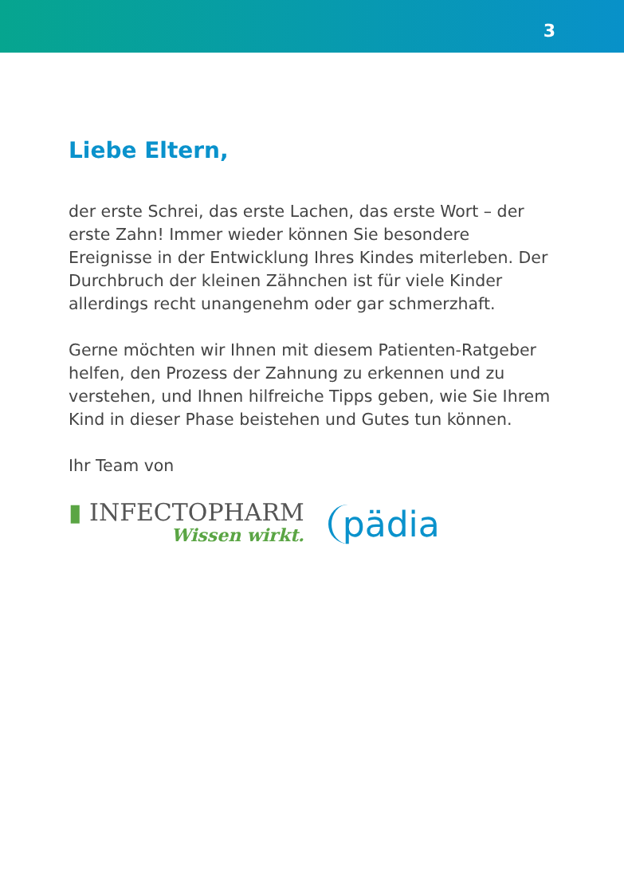3
Liebe Eltern,
der erste Schrei, das erste Lachen, das erste Wort – der erste Zahn! Immer wieder können Sie besondere Ereignisse in der Entwicklung Ihres Kindes miterleben. Der Durchbruch der kleinen Zähnchen ist für viele Kinder allerdings recht unangenehm oder gar schmerzhaft.
Gerne möchten wir Ihnen mit diesem Patienten-Ratgeber helfen, den Prozess der Zahnung zu erkennen und zu verstehen, und Ihnen hilfreiche Tipps geben, wie Sie Ihrem Kind in dieser Phase beistehen und Gutes tun können.
Ihr Team von
▮ INFECTOPHARM
Wissen wirkt.
pädia